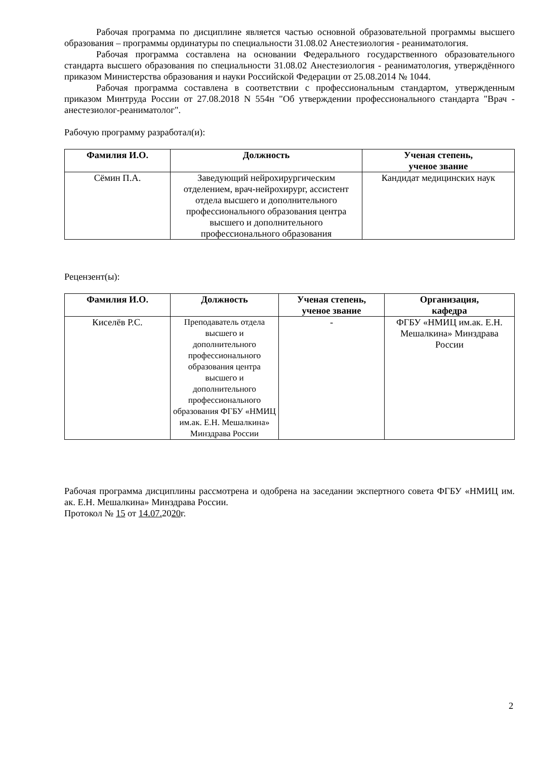Рабочая программа по дисциплине является частью основной образовательной программы высшего образования – программы ординатуры по специальности 31.08.02 Анестезиология - реаниматология.
Рабочая программа составлена на основании Федерального государственного образовательного стандарта высшего образования по специальности 31.08.02 Анестезиология - реаниматология, утверждённого приказом Министерства образования и науки Российской Федерации от 25.08.2014 № 1044.
Рабочая программа составлена в соответствии с профессиональным стандартом, утвержденным приказом Минтруда России от 27.08.2018 N 554н "Об утверждении профессионального стандарта "Врач - анестезиолог-реаниматолог".
Рабочую программу разработал(и):
| Фамилия И.О. | Должность | Ученая степень, ученое звание |
| --- | --- | --- |
| Сёмин П.А. | Заведующий нейрохирургическим отделением, врач-нейрохирург, ассистент отдела высшего и дополнительного профессионального образования центра высшего и дополнительного профессионального образования | Кандидат медицинских наук |
Рецензент(ы):
| Фамилия И.О. | Должность | Ученая степень, ученое звание | Организация, кафедра |
| --- | --- | --- | --- |
| Киселёв Р.С. | Преподаватель отдела высшего и дополнительного профессионального образования центра высшего и дополнительного профессионального образования ФГБУ «НМИЦ им.ак. Е.Н. Мешалкина» Минздрава России | - | ФГБУ «НМИЦ им.ак. Е.Н. Мешалкина» Минздрава России |
Рабочая программа дисциплины рассмотрена и одобрена на заседании экспертного совета ФГБУ «НМИЦ им. ак. Е.Н. Мешалкина» Минздрава России.
Протокол № 15 от 14.07. 2020г.
2